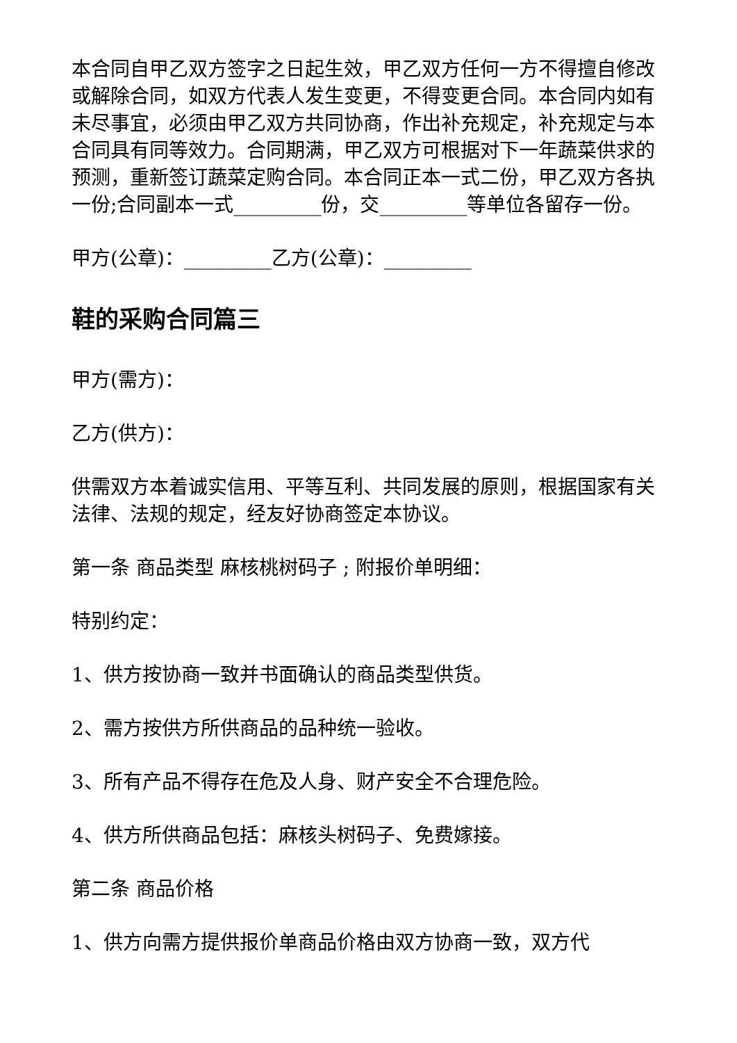本合同自甲乙双方签字之日起生效，甲乙双方任何一方不得擅自修改或解除合同，如双方代表人发生变更，不得变更合同。本合同内如有未尽事宜，必须由甲乙双方共同协商，作出补充规定，补充规定与本合同具有同等效力。合同期满，甲乙双方可根据对下一年蔬菜供求的预测，重新签订蔬菜定购合同。本合同正本一式二份，甲乙双方各执一份;合同副本一式_________份，交_________等单位各留存一份。
甲方(公章)：_________乙方(公章)：_________
鞋的采购合同篇三
甲方(需方)：
乙方(供方)：
供需双方本着诚实信用、平等互利、共同发展的原则，根据国家有关法律、法规的规定，经友好协商签定本协议。
第一条 商品类型 麻核桃树码子 ; 附报价单明细：
特别约定：
1、供方按协商一致并书面确认的商品类型供货。
2、需方按供方所供商品的品种统一验收。
3、所有产品不得存在危及人身、财产安全不合理危险。
4、供方所供商品包括：麻核头树码子、免费嫁接。
第二条 商品价格
1、供方向需方提供报价单商品价格由双方协商一致，双方代